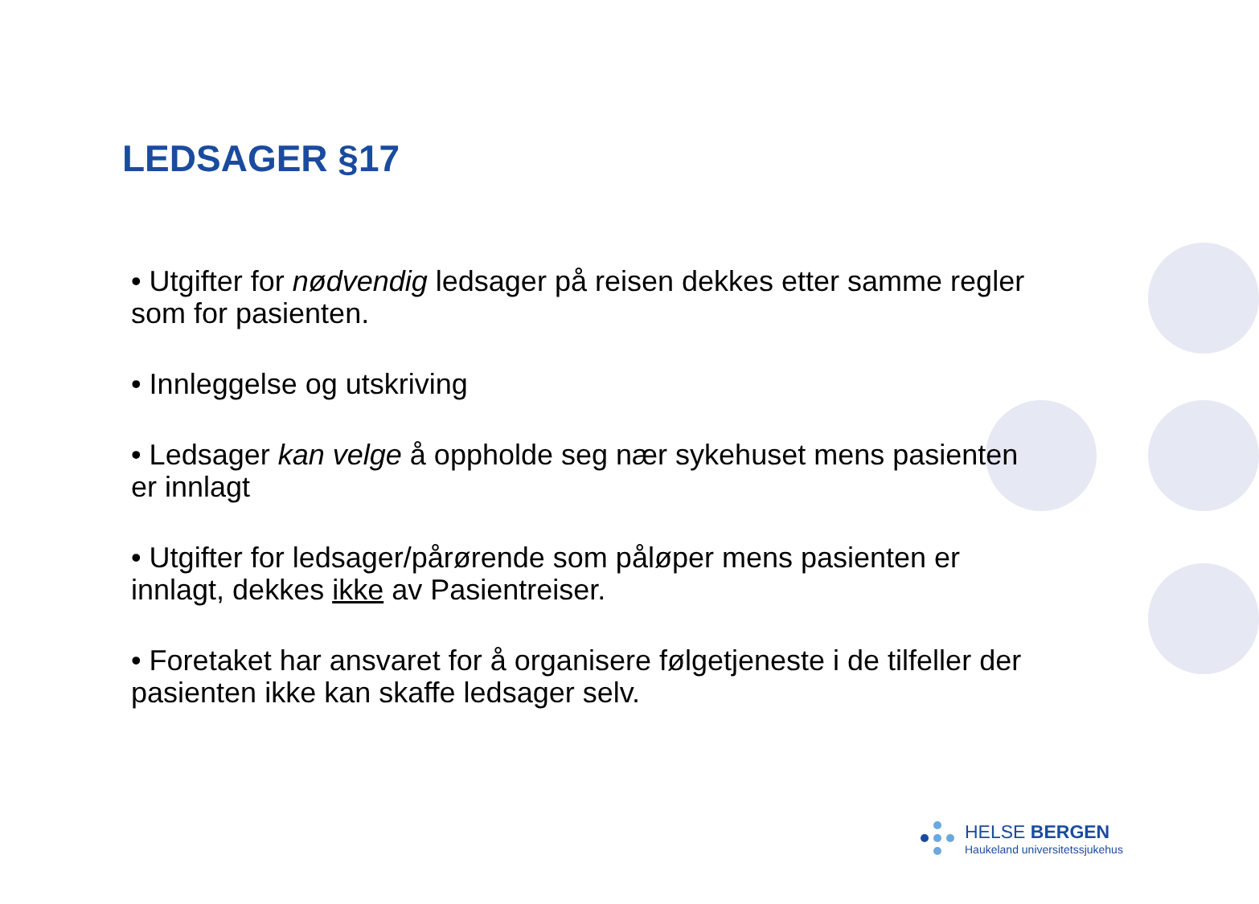LEDSAGER §17
• Utgifter for nødvendig ledsager på reisen dekkes etter samme regler som for pasienten.
• Innleggelse og utskriving
• Ledsager kan velge å oppholde seg nær sykehuset mens pasienten er innlagt
• Utgifter for ledsager/pårørende som påløper mens pasienten er innlagt, dekkes ikke av Pasientreiser.
• Foretaket har ansvaret for å organisere følgetjeneste i de tilfeller der pasienten ikke kan skaffe ledsager selv.
HELSE BERGEN
Haukeland universitetssjukehus